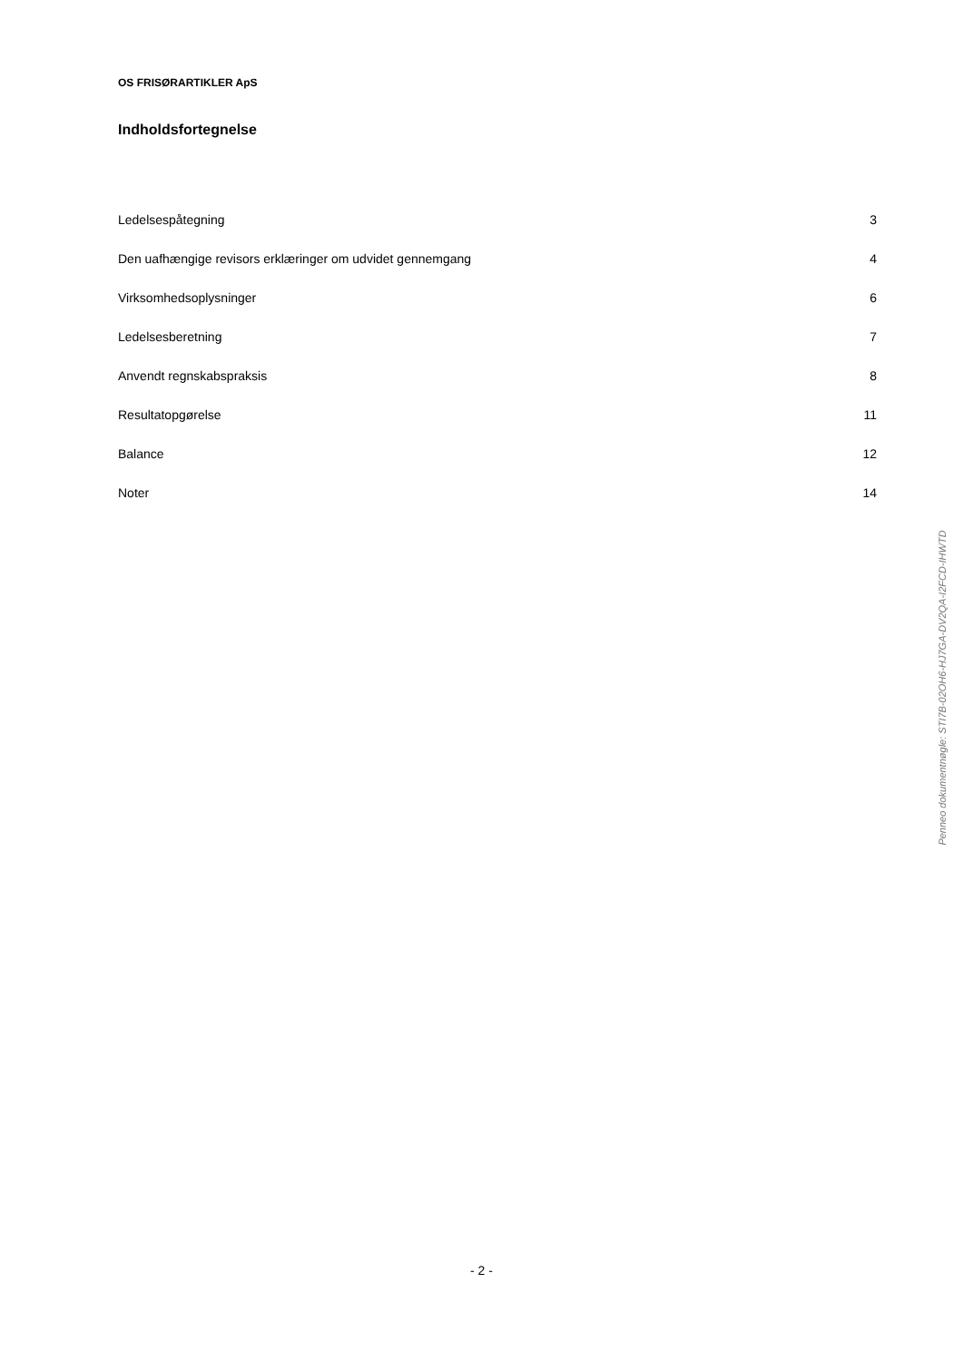OS FRISØRARTIKLER ApS
Indholdsfortegnelse
| Ledelsespåtegning | 3 |
| Den uafhængige revisors erklæringer om udvidet gennemgang | 4 |
| Virksomhedsoplysninger | 6 |
| Ledelsesberetning | 7 |
| Anvendt regnskabspraksis | 8 |
| Resultatopgørelse | 11 |
| Balance | 12 |
| Noter | 14 |
Penneo dokumentnøgle: STI7B-02OH6-HJ7GA-DV2QA-I2FCD-IHWTD
- 2 -